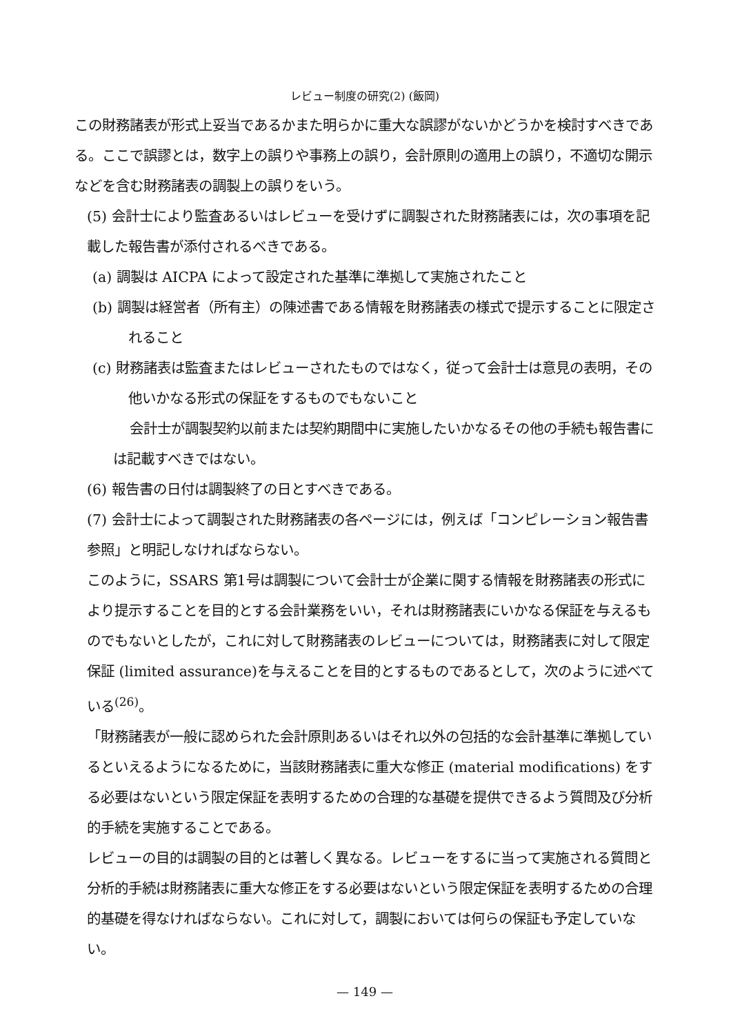レビュー制度の研究(2) (飯岡)
この財務諸表が形式上妥当であるかまた明らかに重大な誤謬がないかどうかを検討すべきである。ここで誤謬とは，数字上の誤りや事務上の誤り，会計原則の適用上の誤り，不適切な開示などを含む財務諸表の調製上の誤りをいう。
(5) 会計士により監査あるいはレビューを受けずに調製された財務諸表には，次の事項を記載した報告書が添付されるべきである。
(a) 調製は AICPA によって設定された基準に準拠して実施されたこと
(b) 調製は経営者（所有主）の陳述書である情報を財務諸表の様式で提示することに限定されること
(c) 財務諸表は監査またはレビューされたものではなく，従って会計士は意見の表明，その他いかなる形式の保証をするものでもないこと
会計士が調製契約以前または契約期間中に実施したいかなるその他の手続も報告書には記載すべきではない。
(6) 報告書の日付は調製終了の日とすべきである。
(7) 会計士によって調製された財務諸表の各ページには，例えば「コンピレーション報告書参照」と明記しなければならない。
このように，SSARS 第1号は調製について会計士が企業に関する情報を財務諸表の形式により提示することを目的とする会計業務をいい，それは財務諸表にいかなる保証を与えるものでもないとしたが，これに対して財務諸表のレビューについては，財務諸表に対して限定保証 (limited assurance)を与えることを目的とするものであるとして，次のように述べている<sup>(26)</sup>。
「財務諸表が一般に認められた会計原則あるいはそれ以外の包括的な会計基準に準拠しているといえるようになるために，当該財務諸表に重大な修正 (material modifications) をする必要はないという限定保証を表明するための合理的な基礎を提供できるよう質問及び分析的手続を実施することである。
レビューの目的は調製の目的とは著しく異なる。レビューをするに当って実施される質問と分析的手続は財務諸表に重大な修正をする必要はないという限定保証を表明するための合理的基礎を得なければならない。これに対して，調製においては何らの保証も予定していない。
— 149 —